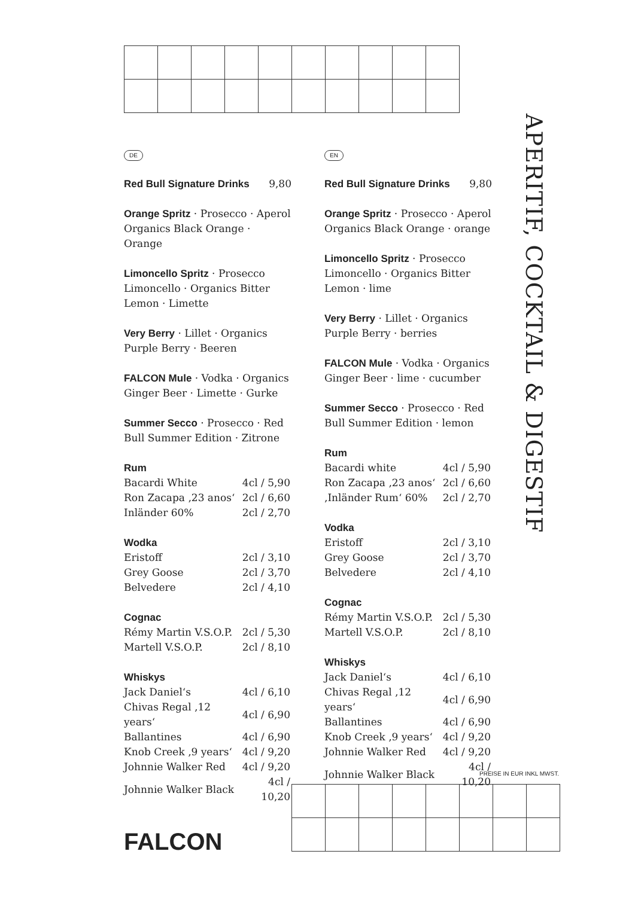DE
Red Bull Signature Drinks 9,80
Orange Spritz · Prosecco · Aperol Organics Black Orange · Orange
Limoncello Spritz · Prosecco Limoncello · Organics Bitter Lemon · Limette
Very Berry · Lillet · Organics Purple Berry · Beeren
FALCON Mule · Vodka · Organics Ginger Beer · Limette · Gurke
Summer Secco · Prosecco · Red Bull Summer Edition · Zitrone
Rum
| Bacardi White | 4cl / 5,90 |
| Ron Zacapa ‚23 anos‘ | 2cl / 6,60 |
| Inländer 60% | 2cl / 2,70 |
Wodka
| Eristoff | 2cl / 3,10 |
| Grey Goose | 2cl / 3,70 |
| Belvedere | 2cl / 4,10 |
Cognac
| Rémy Martin V.S.O.P. | 2cl / 5,30 |
| Martell V.S.O.P. | 2cl / 8,10 |
Whiskys
| Jack Daniel‘s | 4cl / 6,10 |
| Chivas Regal ‚12 years‘ | 4cl / 6,90 |
| Ballantines | 4cl / 6,90 |
| Knob Creek ‚9 years‘ | 4cl / 9,20 |
| Johnnie Walker Red | 4cl / 9,20 |
| Johnnie Walker Black | 4cl / 10,20 |
EN
Red Bull Signature Drinks 9,80
Orange Spritz · Prosecco · Aperol Organics Black Orange · orange
Limoncello Spritz · Prosecco Limoncello · Organics Bitter Lemon · lime
Very Berry · Lillet · Organics Purple Berry · berries
FALCON Mule · Vodka · Organics Ginger Beer · lime · cucumber
Summer Secco · Prosecco · Red Bull Summer Edition · lemon
Rum
| Bacardi white | 4cl / 5,90 |
| Ron Zacapa ‚23 anos‘ | 2cl / 6,60 |
| ‚Inländer Rum‘ 60% | 2cl / 2,70 |
Vodka
| Eristoff | 2cl / 3,10 |
| Grey Goose | 2cl / 3,70 |
| Belvedere | 2cl / 4,10 |
Cognac
| Rémy Martin V.S.O.P. | 2cl / 5,30 |
| Martell V.S.O.P. | 2cl / 8,10 |
Whiskys
| Jack Daniel‘s | 4cl / 6,10 |
| Chivas Regal ‚12 years‘ | 4cl / 6,90 |
| Ballantines | 4cl / 6,90 |
| Knob Creek ‚9 years‘ | 4cl / 9,20 |
| Johnnie Walker Red | 4cl / 9,20 |
| Johnnie Walker Black | 4cl / 10,20 |
APERITIF, COCKTAIL & DIGESTIF
PREISE IN EUR INKL MWST.
FALCON